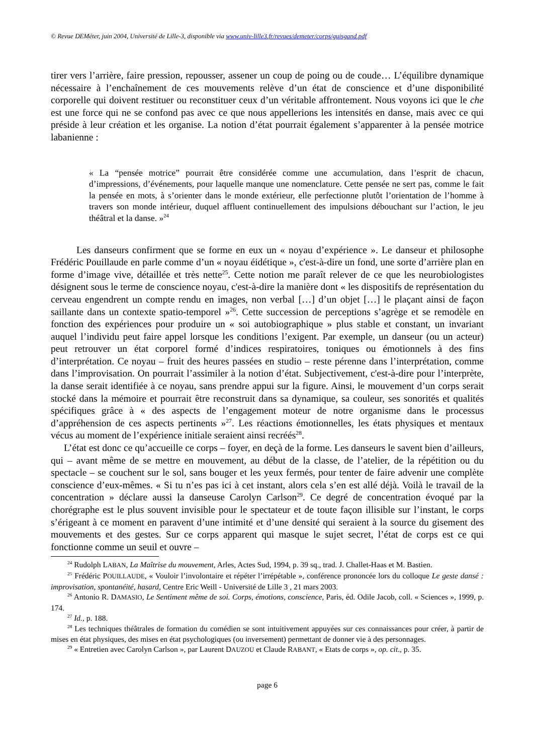© Revue DEMéter, juin 2004, Université de Lille-3, disponible via www.univ-lille3.fr/revues/demeter/corps/guisgand.pdf
tirer vers l’arrière, faire pression, repousser, assener un coup de poing ou de coude… L’équilibre dynamique nécessaire à l’enchaînement de ces mouvements relève d’un état de conscience et d’une disponibilité corporelle qui doivent restituer ou reconstituer ceux d’un véritable affrontement. Nous voyons ici que le che est une force qui ne se confond pas avec ce que nous appellerions les intensités en danse, mais avec ce qui préside à leur création et les organise. La notion d’état pourrait également s’apparenter à la pensée motrice labanienne :
« La “pensée motrice” pourrait être considérée comme une accumulation, dans l’esprit de chacun, d’impressions, d’événements, pour laquelle manque une nomenclature. Cette pensée ne sert pas, comme le fait la pensée en mots, à s’orienter dans le monde extérieur, elle perfectionne plutôt l’orientation de l’homme à travers son monde intérieur, duquel affluent continuellement des impulsions débouchant sur l’action, le jeu théâtral et la danse. »<sup>24</sup>
Les danseurs confirment que se forme en eux un « noyau d’expérience ». Le danseur et philosophe Frédéric Pouillaude en parle comme d’un « noyau éidétique », c'est-à-dire un fond, une sorte d’arrière plan en forme d’image vive, détaillée et très nette<sup>25</sup>. Cette notion me paraît relever de ce que les neurobiologistes désignent sous le terme de conscience noyau, c'est-à-dire la manière dont « les dispositifs de représentation du cerveau engendrent un compte rendu en images, non verbal […] d’un objet […] le plaçant ainsi de façon saillante dans un contexte spatio-temporel »<sup>26</sup>. Cette succession de perceptions s’agrège et se remodèle en fonction des expériences pour produire un « soi autobiographique » plus stable et constant, un invariant auquel l’individu peut faire appel lorsque les conditions l’exigent. Par exemple, un danseur (ou un acteur) peut retrouver un état corporel formé d’indices respiratoires, toniques ou émotionnels à des fins d’interprétation. Ce noyau – fruit des heures passées en studio – reste pérenne dans l’interprétation, comme dans l’improvisation. On pourrait l’assimiler à la notion d’état. Subjectivement, c'est-à-dire pour l’interprète, la danse serait identifiée à ce noyau, sans prendre appui sur la figure. Ainsi, le mouvement d’un corps serait stocké dans la mémoire et pourrait être reconstruit dans sa dynamique, sa couleur, ses sonorités et qualités spécifiques grâce à « des aspects de l’engagement moteur de notre organisme dans le processus d’appréhension de ces aspects pertinents »<sup>27</sup>. Les réactions émotionnelles, les états physiques et mentaux vécus au moment de l’expérience initiale seraient ainsi recréés<sup>28</sup>.
L’état est donc ce qu’accueille ce corps – foyer, en deçà de la forme. Les danseurs le savent bien d’ailleurs, qui – avant même de se mettre en mouvement, au début de la classe, de l’atelier, de la répétition ou du spectacle – se couchent sur le sol, sans bouger et les yeux fermés, pour tenter de faire advenir une complète conscience d’eux-mêmes. « Si tu n’es pas ici à cet instant, alors cela s’en est allé déjà. Voilà le travail de la concentration » déclare aussi la danseuse Carolyn Carlson<sup>29</sup>. Ce degré de concentration évoqué par la chorégraphe est le plus souvent invisible pour le spectateur et de toute façon illisible sur l’instant, le corps s’érigeant à ce moment en paravent d’une intimité et d’une densité qui seraient à la source du gisement des mouvements et des gestes. Sur ce corps apparent qui masque le sujet secret, l’état de corps est ce qui fonctionne comme un seuil et ouvre –
<sup>24</sup> Rudolph LABAN, La Maîtrise du mouvement, Arles, Actes Sud, 1994, p. 39 sq., trad. J. Challet-Haas et M. Bastien.
<sup>25</sup> Frédéric POUILLAUDE, « Vouloir l’involontaire et répéter l’irrépétable », conférence prononcée lors du colloque Le geste dansé : improvisation, spontanéité, hasard, Centre Eric Weill - Université de Lille 3 , 21 mars 2003.
<sup>26</sup> Antonio R. DAMASIO, Le Sentiment même de soi. Corps, émotions, conscience, Paris, éd. Odile Jacob, coll. « Sciences », 1999, p. 174.
<sup>27</sup> Id., p. 188.
<sup>28</sup> Les techniques théâtrales de formation du comédien se sont intuitivement appuyées sur ces connaissances pour créer, à partir de mises en état physiques, des mises en état psychologiques (ou inversement) permettant de donner vie à des personnages.
<sup>29</sup> « Entretien avec Carolyn Carlson », par Laurent DAUZOU et Claude RABANT, « Etats de corps », op. cit., p. 35.
page 6